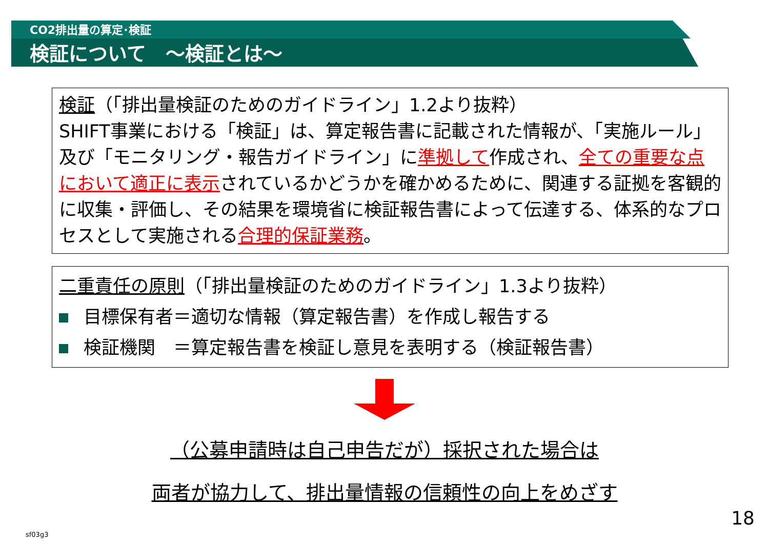CO2排出量の算定･検証
検証について　～検証とは～
検証（「排出量検証のためのガイドライン」1.2より抜粋）
SHIFT事業における「検証」は、算定報告書に記載された情報が、「実施ルール」及び「モニタリング・報告ガイドライン」に準拠して作成され、全ての重要な点において適正に表示されているかどうかを確かめるために、関連する証拠を客観的に収集・評価し、その結果を環境省に検証報告書によって伝達する、体系的なプロセスとして実施される合理的保証業務。
二重責任の原則（「排出量検証のためのガイドライン」1.3より抜粋）
目標保有者＝適切な情報（算定報告書）を作成し報告する
検証機関　＝算定報告書を検証し意見を表明する（検証報告書）
（公募申請時は自己申告だが）採択された場合は
両者が協力して、排出量情報の信頼性の向上をめざす
18
sf03g3